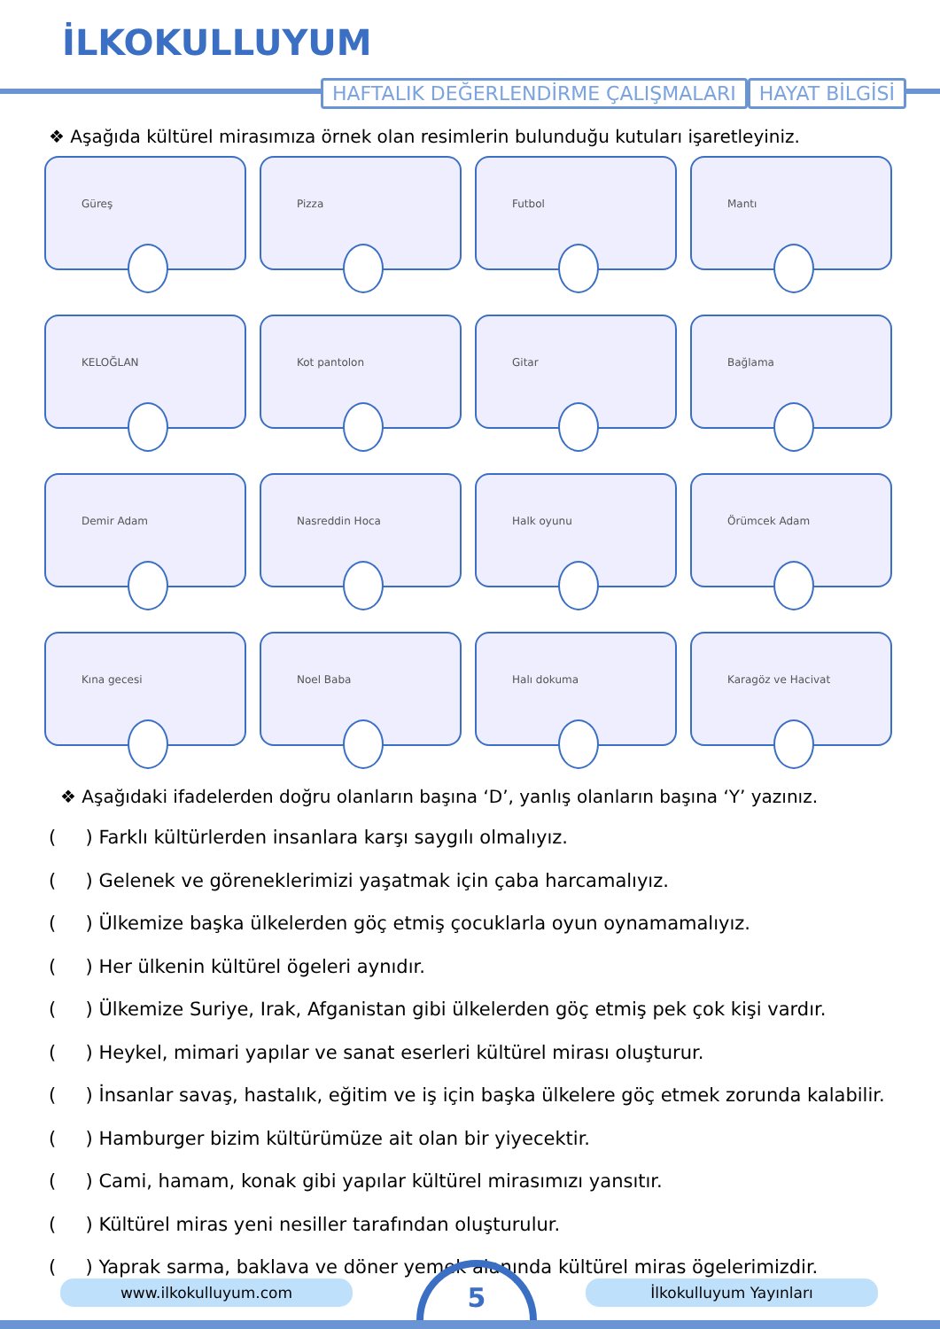İLKOKULLUYUM
HAFTALIK DEĞERLENDİRME ÇALIŞMALARI
HAYAT BİLGİSİ
❖ Aşağıda kültürel mirasımıza örnek olan resimlerin bulunduğu kutuları işaretleyiniz.
Güreş
Pizza
Futbol
Mantı
KELOĞLAN
Kot pantolon
Gitar
Bağlama
Demir Adam
Nasreddin Hoca
Halk oyunu
Örümcek Adam
Kına gecesi
Noel Baba
Halı dokuma
Karagöz ve Hacivat
❖ Aşağıdaki ifadelerden doğru olanların başına ‘D’, yanlış olanların başına ‘Y’ yazınız.
( ) Farklı kültürlerden insanlara karşı saygılı olmalıyız.
( ) Gelenek ve göreneklerimizi yaşatmak için çaba harcamalıyız.
( ) Ülkemize başka ülkelerden göç etmiş çocuklarla oyun oynamamalıyız.
( ) Her ülkenin kültürel ögeleri aynıdır.
( ) Ülkemize Suriye, Irak, Afganistan gibi ülkelerden göç etmiş pek çok kişi vardır.
( ) Heykel, mimari yapılar ve sanat eserleri kültürel mirası oluşturur.
( ) İnsanlar savaş, hastalık, eğitim ve iş için başka ülkelere göç etmek zorunda kalabilir.
( ) Hamburger bizim kültürümüze ait olan bir yiyecektir.
( ) Cami, hamam, konak gibi yapılar kültürel mirasımızı yansıtır.
( ) Kültürel miras yeni nesiller tarafından oluşturulur.
( ) Yaprak sarma, baklava ve döner yemek alanında kültürel miras ögelerimizdir.
www.ilkokulluyum.com İlkokulluyum Yayınları
5